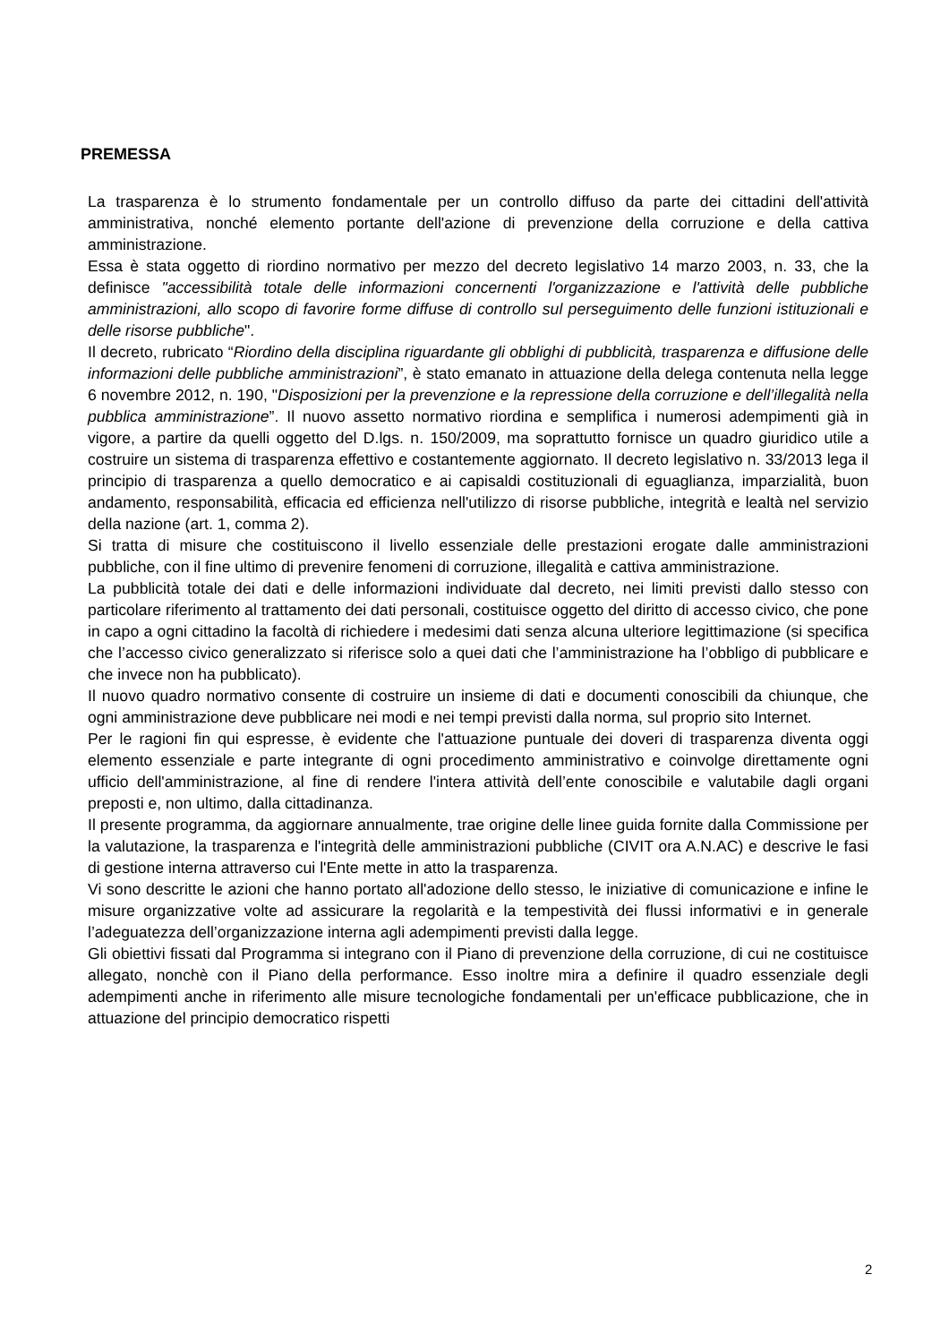PREMESSA
La trasparenza è lo strumento fondamentale per un controllo diffuso da parte dei cittadini dell'attività amministrativa, nonché elemento portante dell'azione di prevenzione della corruzione e della cattiva amministrazione.
Essa è stata oggetto di riordino normativo per mezzo del decreto legislativo 14 marzo 2003, n. 33, che la definisce "accessibilità totale delle informazioni concernenti l'organizzazione e l'attività delle pubbliche amministrazioni, allo scopo di favorire forme diffuse di controllo sul perseguimento delle funzioni istituzionali e delle risorse pubbliche".
Il decreto, rubricato “Riordino della disciplina riguardante gli obblighi di pubblicità, trasparenza e diffusione delle informazioni delle pubbliche amministrazioni”, è stato emanato in attuazione della delega contenuta nella legge 6 novembre 2012, n. 190, "Disposizioni per la prevenzione e la repressione della corruzione e dell’illegalità nella pubblica amministrazione”. Il nuovo assetto normativo riordina e semplifica i numerosi adempimenti già in vigore, a partire da quelli oggetto del D.lgs. n. 150/2009, ma soprattutto fornisce un quadro giuridico utile a costruire un sistema di trasparenza effettivo e costantemente aggiornato. Il decreto legislativo n. 33/2013 lega il principio di trasparenza a quello democratico e ai capisaldi costituzionali di eguaglianza, imparzialità, buon andamento, responsabilità, efficacia ed efficienza nell'utilizzo di risorse pubbliche, integrità e lealtà nel servizio della nazione (art. 1, comma 2).
Si tratta di misure che costituiscono il livello essenziale delle prestazioni erogate dalle amministrazioni pubbliche, con il fine ultimo di prevenire fenomeni di corruzione, illegalità e cattiva amministrazione.
La pubblicità totale dei dati e delle informazioni individuate dal decreto, nei limiti previsti dallo stesso con particolare riferimento al trattamento dei dati personali, costituisce oggetto del diritto di accesso civico, che pone in capo a ogni cittadino la facoltà di richiedere i medesimi dati senza alcuna ulteriore legittimazione (si specifica che l’accesso civico generalizzato si riferisce solo a quei dati che l’amministrazione ha l’obbligo di pubblicare e che invece non ha pubblicato).
Il nuovo quadro normativo consente di costruire un insieme di dati e documenti conoscibili da chiunque, che ogni amministrazione deve pubblicare nei modi e nei tempi previsti dalla norma, sul proprio sito Internet.
Per le ragioni fin qui espresse, è evidente che l'attuazione puntuale dei doveri di trasparenza diventa oggi elemento essenziale e parte integrante di ogni procedimento amministrativo e coinvolge direttamente ogni ufficio dell'amministrazione, al fine di rendere l'intera attività dell’ente conoscibile e valutabile dagli organi preposti e, non ultimo, dalla cittadinanza.
Il presente programma, da aggiornare annualmente, trae origine delle linee guida fornite dalla Commissione per la valutazione, la trasparenza e l'integrità delle amministrazioni pubbliche (CIVIT ora A.N.AC) e descrive le fasi di gestione interna attraverso cui l'Ente mette in atto la trasparenza.
Vi sono descritte le azioni che hanno portato all'adozione dello stesso, le iniziative di comunicazione e infine le misure organizzative volte ad assicurare la regolarità e la tempestività dei flussi informativi e in generale l’adeguatezza dell’organizzazione interna agli adempimenti previsti dalla legge.
Gli obiettivi fissati dal Programma si integrano con il Piano di prevenzione della corruzione, di cui ne costituisce allegato, nonchè con il Piano della performance. Esso inoltre mira a definire il quadro essenziale degli adempimenti anche in riferimento alle misure tecnologiche fondamentali per un'efficace pubblicazione, che in attuazione del principio democratico rispetti
2